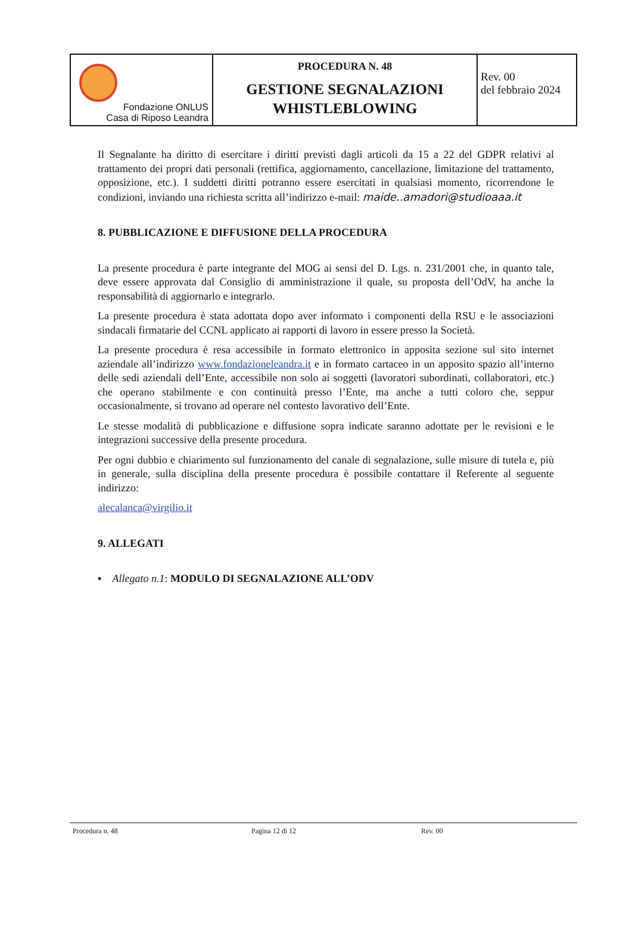| Fondazione ONLUS Casa di Riposo Leandra | PROCEDURA N. 48 GESTIONE SEGNALAZIONI WHISTLEBLOWING | Rev. 00 del febbraio 2024 |
Il Segnalante ha diritto di esercitare i diritti previsti dagli articoli da 15 a 22 del GDPR relativi al trattamento dei propri dati personali (rettifica, aggiornamento, cancellazione, limitazione del trattamento, opposizione, etc.). I suddetti diritti potranno essere esercitati in qualsiasi momento, ricorrendone le condizioni, inviando una richiesta scritta all’indirizzo e-mail: maide..amadori@studioaaa.it
8. PUBBLICAZIONE E DIFFUSIONE DELLA PROCEDURA
La presente procedura è parte integrante del MOG ai sensi del D. Lgs. n. 231/2001 che, in quanto tale, deve essere approvata dal Consiglio di amministrazione il quale, su proposta dell’OdV, ha anche la responsabilità di aggiornarlo e integrarlo.
La presente procedura è stata adottata dopo aver informato i componenti della RSU e le associazioni sindacali firmatarie del CCNL applicato ai rapporti di lavoro in essere presso la Società.
La presente procedura è resa accessibile in formato elettronico in apposita sezione sul sito internet aziendale all’indirizzo www.fondazioneleandra.it e in formato cartaceo in un apposito spazio all’interno delle sedi aziendali dell’Ente, accessibile non solo ai soggetti (lavoratori subordinati, collaboratori, etc.) che operano stabilmente e con continuità presso l’Ente, ma anche a tutti coloro che, seppur occasionalmente, si trovano ad operare nel contesto lavorativo dell’Ente.
Le stesse modalità di pubblicazione e diffusione sopra indicate saranno adottate per le revisioni e le integrazioni successive della presente procedura.
Per ogni dubbio e chiarimento sul funzionamento del canale di segnalazione, sulle misure di tutela e, più in generale, sulla disciplina della presente procedura è possibile contattare il Referente al seguente indirizzo:
alecalanca@virgilio.it
9. ALLEGATI
▪ Allegato n.1: MODULO DI SEGNALAZIONE ALL’ODV
Procedura n. 48 Pagina 12 di 12 Rev. 00